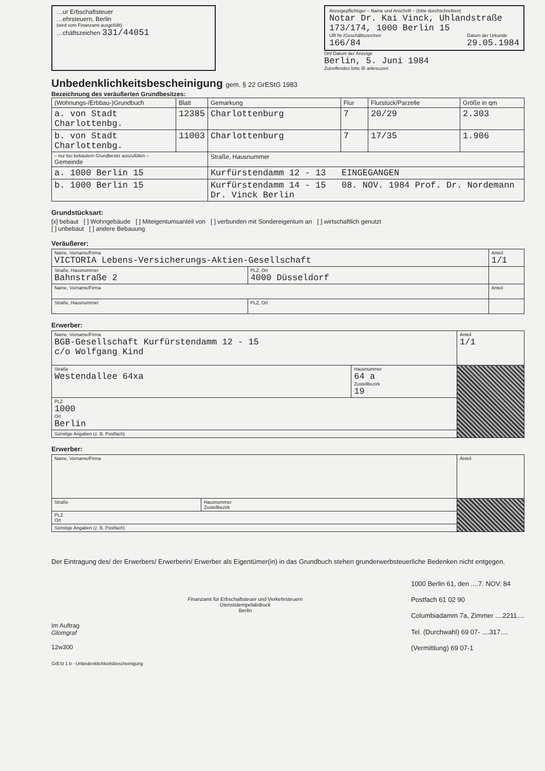…ur Erbschaftsteuer
…ehrsteuern, Berlin
(wird vom Finanzamt ausgefüllt)
…chäftszeichen 331/44051
Anzeigepflichtiger – Name und Anschrift – (bitte durchschreiben)
Notar Dr. Kai Vinck, Uhlandstraße 173/174, 1000 Berlin 15
UR Nr./Geschäftszeichen
166/84 Datum der Urkunde
29.05.1984
Ort/ Datum der Anzeige
Berlin, 5. Juni 1984
Zutreffendes bitte ☒ ankreuzen
Unbedenklichkeitsbescheinigung gem. § 22 GrEStG 1983
Bezeichnung des veräußerten Grundbesitzes:
| (Wohnungs-/Erbbau-)Grundbuch | Blatt | Gemarkung | Flur | Flurstück/Parzelle | Größe in qm |
| --- | --- | --- | --- | --- | --- |
| a. von Stadt Charlottenbg. | 12385 | Charlottenburg | 7 | 20/29 | 2.303 |
| b. von Stadt Charlottenbg. | 11003 | Charlottenburg | 7 | 17/35 | 1.906 |
| – nur bei bebautem Grundbesitz auszufüllen – Gemeinde | | Straße, Hausnummer | | | |
| a. 1000 Berlin 15 | | Kurfürstendamm 12 - 13 EINGEGANGEN | | | |
| b. 1000 Berlin 15 | | Kurfürstendamm 14 - 15 08. NOV. 1984 Prof. Dr. Nordemann Dr. Vinck Berlin | | | |
Grundstücksart:
[x] bebaut [ ] Wohngebäude [ ] Miteigentumsanteil von [ ] verbunden mit Sondereigentum an [ ] wirtschaftlich genutzt
[ ] unbebaut [ ] andere Bebauung
Veräußerer:
| Name, Vorname/Firma VICTORIA Lebens-Versicherungs-Aktien-Gesellschaft | | Anteil 1/1 |
| Straße, Hausnummer Bahnstraße 2 | PLZ, Ort 4000 Düsseldorf | |
| Name, Vorname/Firma | | Anteil |
| Straße, Hausnummer | PLZ, Ort | |
Erwerber:
| Name, Vorname/Firma BGB-Gesellschaft Kurfürstendamm 12 - 15 c/o Wolfgang Kind | | Anteil 1/1 |
| Straße Westendallee 64xa | Hausnummer 64 a Zustellbezirk 19 | |
| PLZ 1000 Ort Berlin | | |
| Sonstige Angaben (z. B. Postfach) | | |
Erwerber:
| Name, Vorname/Firma | | Anteil |
| Straße | Hausnummer Zustellbezirk | |
| PLZ Ort | | |
| Sonstige Angaben (z. B. Postfach) | | |
Der Eintragung des/ der Erwerbers/ Erwerberin/ Erwerber als Eigentümer(in) in das Grundbuch stehen grunderwerbsteuerliche Bedenken nicht entgegen.
Im Auftrag
Glomgraf
12w300
Finanzamt für Erbschaftsteuer und Verkehrsteuern
Dienststempelabdruck
Berlin
1000 Berlin 61, den ....7. NOV. 84
Postfach 61 02 90
Columbiadamm 7a, Zimmer ....2211....
Tel. (Durchwahl) 69 07- ....317....
(Vermittlung) 69 07-1
GrESt 1 b - Unbedenklichkeitsbescheinigung